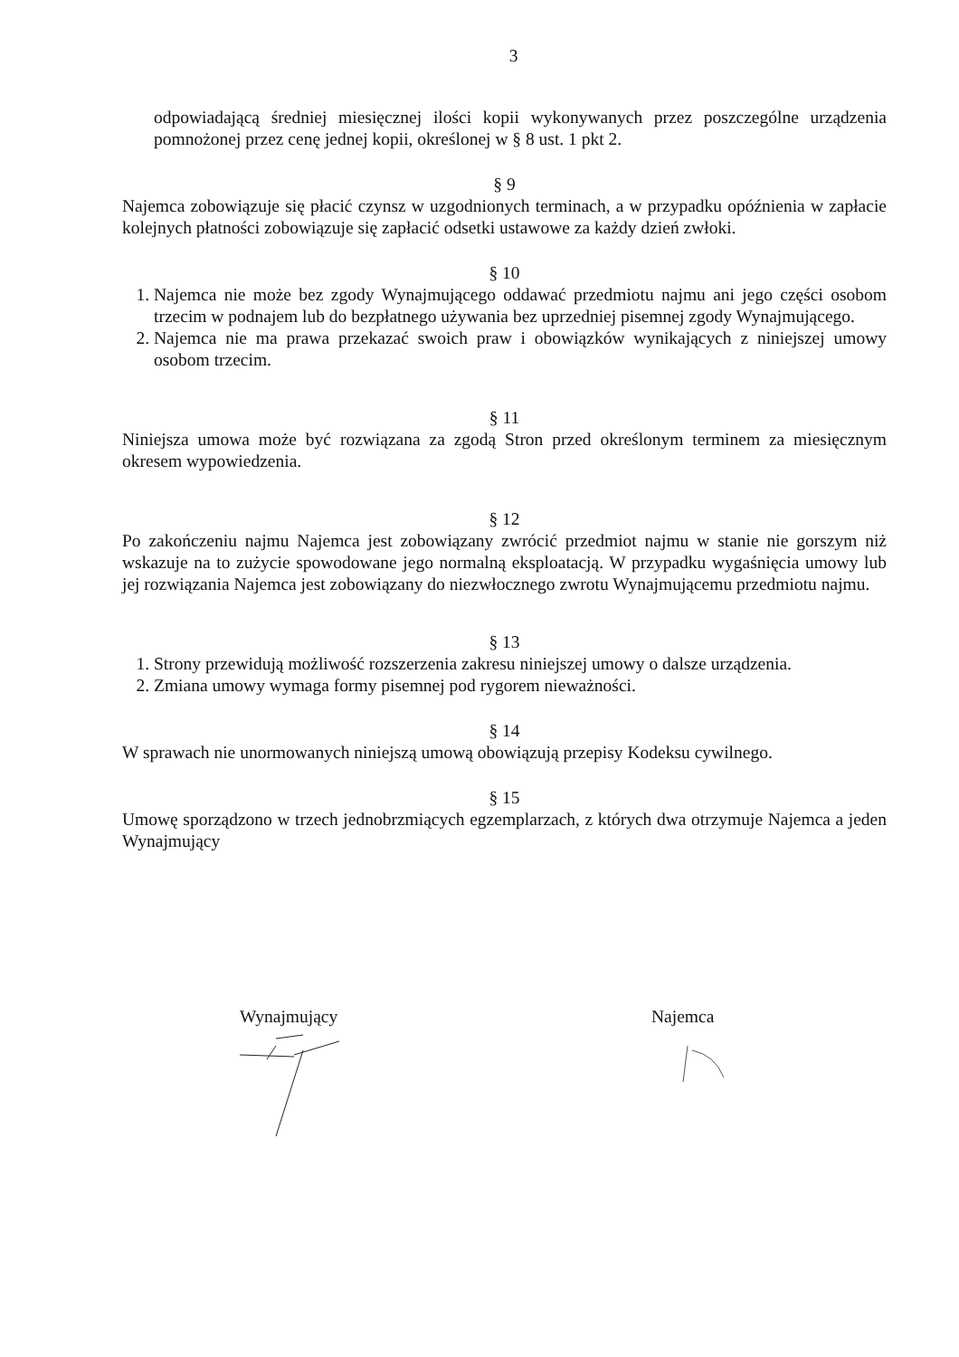3
odpowiadającą średniej miesięcznej ilości kopii wykonywanych przez poszczególne urządzenia pomnożonej przez cenę jednej kopii, określonej w § 8 ust. 1 pkt 2.
§ 9
Najemca zobowiązuje się płacić czynsz w uzgodnionych terminach, a w przypadku opóźnienia w zapłacie kolejnych płatności zobowiązuje się zapłacić odsetki ustawowe za każdy dzień zwłoki.
§ 10
1. Najemca nie może bez zgody Wynajmującego oddawać przedmiotu najmu ani jego części osobom trzecim w podnajem lub do bezpłatnego używania bez uprzedniej pisemnej zgody Wynajmującego.
2. Najemca nie ma prawa przekazać swoich praw i obowiązków wynikających z niniejszej umowy osobom trzecim.
§ 11
Niniejsza umowa może być rozwiązana za zgodą Stron przed określonym terminem za miesięcznym okresem wypowiedzenia.
§ 12
Po zakończeniu najmu Najemca jest zobowiązany zwrócić przedmiot najmu w stanie nie gorszym niż wskazuje na to zużycie spowodowane jego normalną eksploatacją. W przypadku wygaśnięcia umowy lub jej rozwiązania Najemca jest zobowiązany do niezwłocznego zwrotu Wynajmującemu przedmiotu najmu.
§ 13
1. Strony przewidują możliwość rozszerzenia zakresu niniejszej umowy o dalsze urządzenia.
2. Zmiana umowy wymaga formy pisemnej pod rygorem nieważności.
§ 14
W sprawach nie unormowanych niniejszą umową obowiązują przepisy Kodeksu cywilnego.
§ 15
Umowę sporządzono w trzech jednobrzmiących egzemplarzach, z których dwa otrzymuje Najemca a jeden Wynajmujący
Wynajmujący Najemca